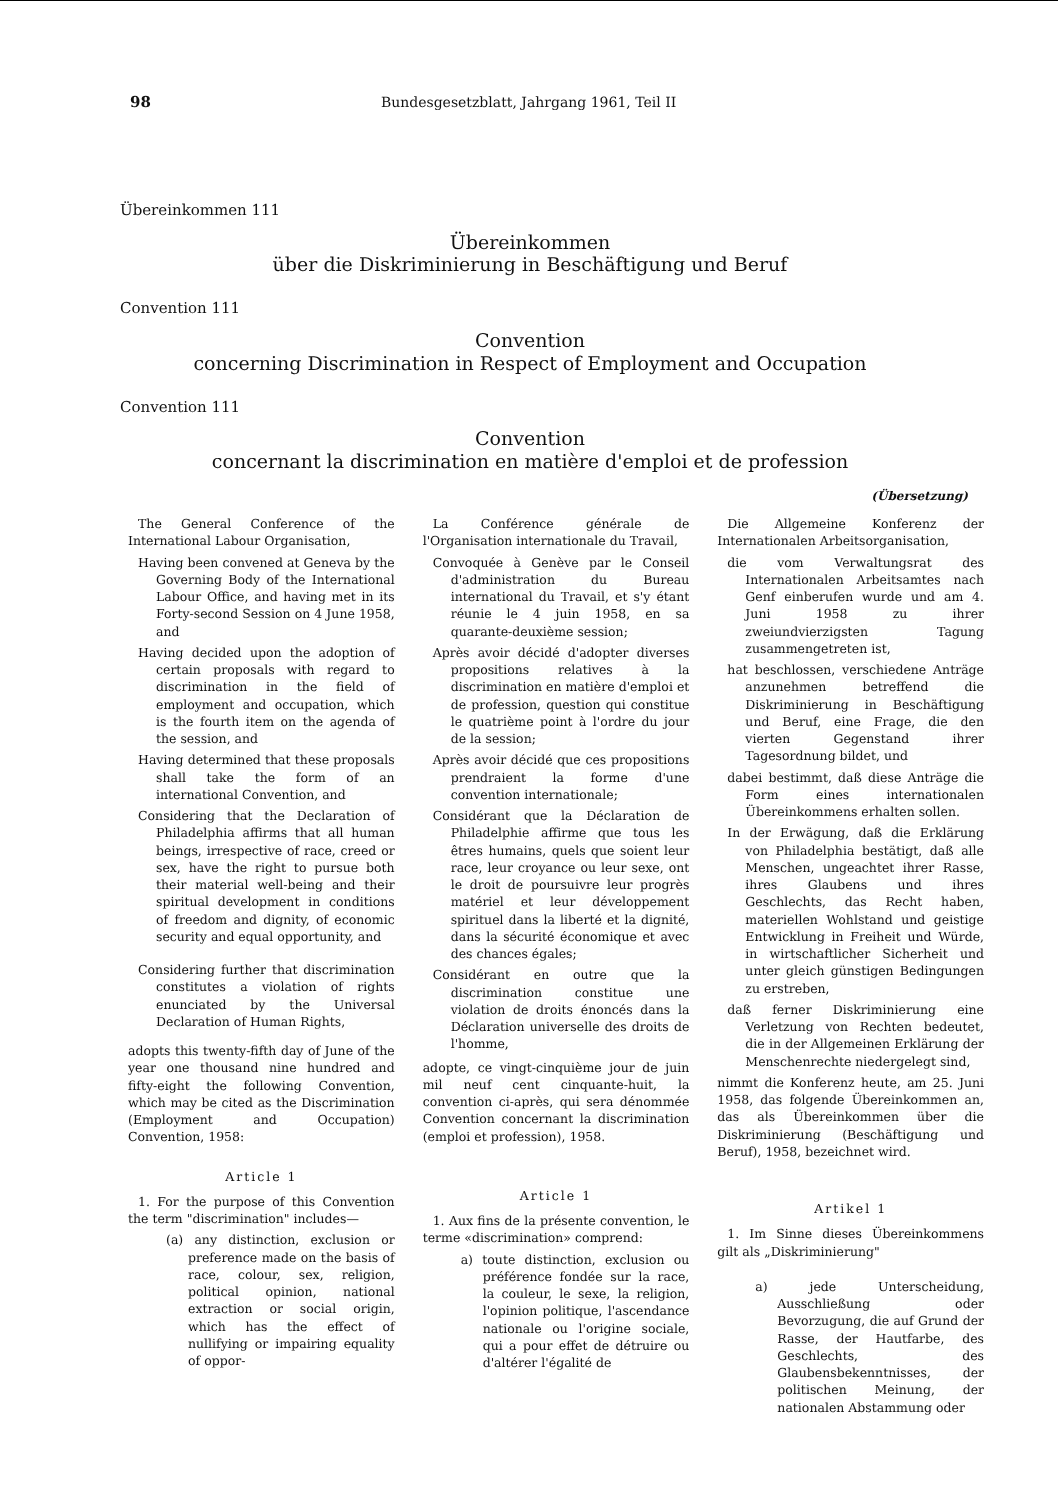98 Bundesgesetzblatt, Jahrgang 1961, Teil II
Übereinkommen 111
Übereinkommen
über die Diskriminierung in Beschäftigung und Beruf
Convention 111
Convention
concerning Discrimination in Respect of Employment and Occupation
Convention 111
Convention
concernant la discrimination en matière d'emploi et de profession
(Übersetzung)
The General Conference of the International Labour Organisation,
Having been convened at Geneva by the Governing Body of the International Labour Office, and having met in its Forty-second Session on 4 June 1958, and
Having decided upon the adoption of certain proposals with regard to discrimination in the field of employment and occupation, which is the fourth item on the agenda of the session, and
Having determined that these proposals shall take the form of an international Convention, and
Considering that the Declaration of Philadelphia affirms that all human beings, irrespective of race, creed or sex, have the right to pursue both their material well-being and their spiritual development in conditions of freedom and dignity, of economic security and equal opportunity, and
Considering further that discrimination constitutes a violation of rights enunciated by the Universal Declaration of Human Rights,
adopts this twenty-fifth day of June of the year one thousand nine hundred and fifty-eight the following Convention, which may be cited as the Discrimination (Employment and Occupation) Convention, 1958:
Article 1
1. For the purpose of this Convention the term "discrimination" includes—
(a) any distinction, exclusion or preference made on the basis of race, colour, sex, religion, political opinion, national extraction or social origin, which has the effect of nullifying or impairing equality of oppor-
La Conférence générale de l'Organisation internationale du Travail,
Convoquée à Genève par le Conseil d'administration du Bureau international du Travail, et s'y étant réunie le 4 juin 1958, en sa quarante-deuxième session;
Après avoir décidé d'adopter diverses propositions relatives à la discrimination en matière d'emploi et de profession, question qui constitue le quatrième point à l'ordre du jour de la session;
Après avoir décidé que ces propositions prendraient la forme d'une convention internationale;
Considérant que la Déclaration de Philadelphie affirme que tous les êtres humains, quels que soient leur race, leur croyance ou leur sexe, ont le droit de poursuivre leur progrès matériel et leur développement spirituel dans la liberté et la dignité, dans la sécurité économique et avec des chances égales;
Considérant en outre que la discrimination constitue une violation de droits énoncés dans la Déclaration universelle des droits de l'homme,
adopte, ce vingt-cinquième jour de juin mil neuf cent cinquante-huit, la convention ci-après, qui sera dénommée Convention concernant la discrimination (emploi et profession), 1958.
Article 1
1. Aux fins de la présente convention, le terme «discrimination» comprend:
a) toute distinction, exclusion ou préférence fondée sur la race, la couleur, le sexe, la religion, l'opinion politique, l'ascendance nationale ou l'origine sociale, qui a pour effet de détruire ou d'altérer l'égalité de
Die Allgemeine Konferenz der Internationalen Arbeitsorganisation,
die vom Verwaltungsrat des Internationalen Arbeitsamtes nach Genf einberufen wurde und am 4. Juni 1958 zu ihrer zweiundvierzigsten Tagung zusammengetreten ist,
hat beschlossen, verschiedene Anträge anzunehmen betreffend die Diskriminierung in Beschäftigung und Beruf, eine Frage, die den vierten Gegenstand ihrer Tagesordnung bildet, und
dabei bestimmt, daß diese Anträge die Form eines internationalen Übereinkommens erhalten sollen.
In der Erwägung, daß die Erklärung von Philadelphia bestätigt, daß alle Menschen, ungeachtet ihrer Rasse, ihres Glaubens und ihres Geschlechts, das Recht haben, materiellen Wohlstand und geistige Entwicklung in Freiheit und Würde, in wirtschaftlicher Sicherheit und unter gleich günstigen Bedingungen zu erstreben,
daß ferner Diskriminierung eine Verletzung von Rechten bedeutet, die in der Allgemeinen Erklärung der Menschenrechte niedergelegt sind,
nimmt die Konferenz heute, am 25. Juni 1958, das folgende Übereinkommen an, das als Übereinkommen über die Diskriminierung (Beschäftigung und Beruf), 1958, bezeichnet wird.
Artikel 1
1. Im Sinne dieses Übereinkommens gilt als „Diskriminierung"
a) jede Unterscheidung, Ausschließung oder Bevorzugung, die auf Grund der Rasse, der Hautfarbe, des Geschlechts, des Glaubensbekenntnisses, der politischen Meinung, der nationalen Abstammung oder